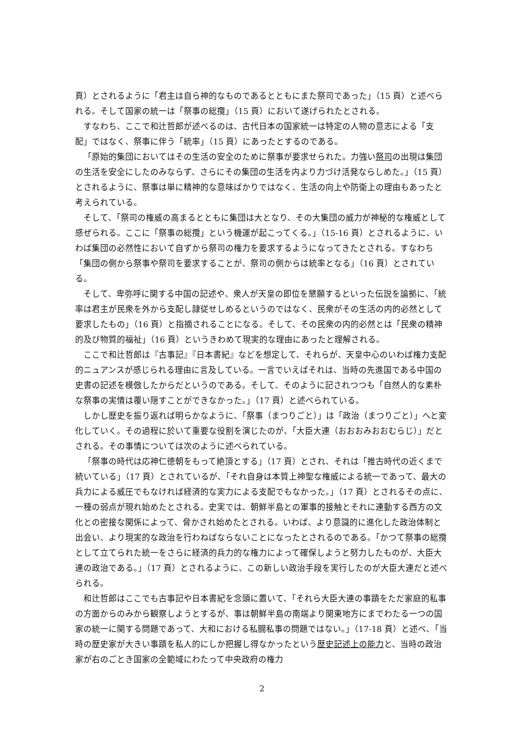頁）とされるように「君主は自ら神的なものであるとともにまた祭司であった」（15 頁）と述べられる。そして国家の統一は「祭事の総攬」（15 頁）において遂げられたとされる。
すなわち、ここで和辻哲郎が述べるのは、古代日本の国家統一は特定の人物の意志による「支配」ではなく、祭事に伴う「統率」（15 頁）にあったとするのである。
「原始的集団においてはその生活の安全のために祭事が要求せられた。力強い祭司の出現は集団の生活を安全にしたのみならず、さらにその集団の生活を内より力づけ活発ならしめた。」（15 頁）とされるように、祭事は単に精神的な意味ばかりではなく、生活の向上や防衛上の理由もあったと考えられている。
そして、「祭司の権威の高まるとともに集団は大となり、その大集団の威力が神秘的な権威として感ぜられる。ここに「祭事の総攬」という機運が起こってくる。」（15-16 頁）とされるように、いわば集団の必然性において自ずから祭司の権力を要求するようになってきたとされる。すなわち「集団の側から祭事や祭司を要求することが、祭司の側からは統率となる」（16 頁）とされている。
そして、卑弥呼に関する中国の記述や、衆人が天皇の即位を懇願するといった伝説を論拠に、「統率は君主が民衆を外から支配し隷従せしめるというのではなく、民衆がその生活の内的必然として要求したもの」（16 頁）と指摘されることになる。そして、その民衆の内的必然とは「民衆の精神的及び物質的福祉」（16 頁）というきわめて現実的な理由にあったと理解される。
ここで和辻哲郎は『古事記』『日本書紀』などを想定して、それらが、天皇中心のいわば権力支配的ニュアンスが感じられる理由に言及している。一言でいえばそれは、当時の先進国である中国の史書の記述を模倣したからだというのである。そして、そのように記されつつも「自然人的な素朴な祭事の実情は覆い隠すことができなかった。」（17 頁）と述べられている。
しかし歴史を振り返れば明らかなように、「祭事（まつりごと）」は「政治（まつりごと）」へと変化していく。その過程に於いて重要な役割を演じたのが、「大臣大連（おおおみおおむらじ）」だとされる。その事情については次のように述べられている。
「祭事の時代は応神仁徳朝をもって絶頂とする」（17 頁）とされ、それは「推古時代の近くまで続いている」（17 頁）とされているが、「それ自身は本質上神聖な権威による統一であって、最大の兵力による威圧でもなければ経済的な実力による支配でもなかった。」（17 頁）とされるその点に、一種の弱点が現れ始めたとされる。史実では、朝鮮半島との軍事的接触とそれに連動する西方の文化との密接な関係によって、脅かされ始めたとされる。いわば、より意識的に進化した政治体制と出会い、より現実的な政治を行わねばならないことになったとされるのである。「かつて祭事の総攬として立てられた統一をさらに経済的兵力的な権力によって確保しようと努力したものが、大臣大連の政治である。」（17 頁）とされるように、この新しい政治手段を実行したのが大臣大連だと述べられる。
和辻哲郎はここでも古事記や日本書紀を念頭に置いて、「それら大臣大連の事蹟をただ家庭的私事の方面からのみから観察しようとするが、事は朝鮮半島の南端より関東地方にまでわたる一つの国家の統一に関する問題であって、大和における私闘私事の問題ではない。」（17-18 頁）と述べ、「当時の歴史家が大きい事蹟を私人的にしか把握し得なかったという歴史記述上の能力と、当時の政治家が右のごとき国家の全範域にわたって中央政府の権力
2